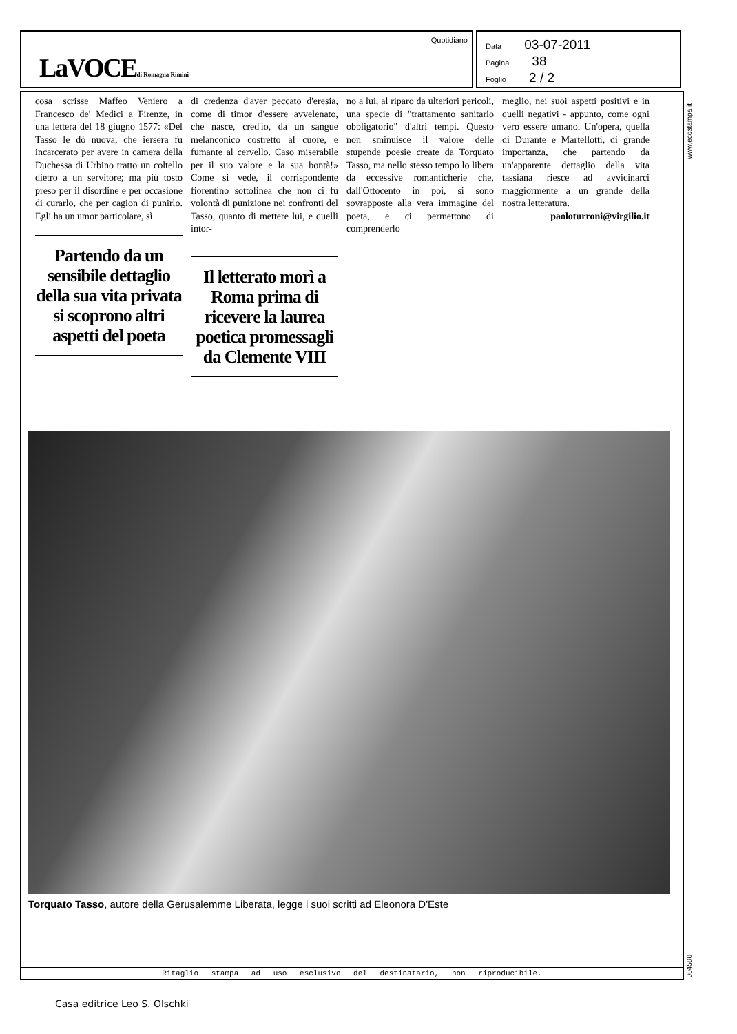LaVOCEdi Romagna Rimini
Quotidiano
Data 03-07-2011
Pagina 38
Foglio 2 / 2
cosa scrisse Maffeo Veniero a Francesco de' Medici a Firenze, in una lettera del 18 giugno 1577: «Del Tasso le dò nuova, che iersera fu incarcerato per avere in camera della Duchessa di Urbino tratto un coltello dietro a un servitore; ma più tosto preso per il disordine e per occasione di curarlo, che per cagion di punirlo. Egli ha un umor particolare, sì
Partendo da un sensibile dettaglio della sua vita privata si scoprono altri aspetti del poeta
di credenza d'aver peccato d'eresia, come di timor d'essere avvelenato, che nasce, cred'io, da un sangue melanconico costretto al cuore, e fumante al cervello. Caso miserabile per il suo valore e la sua bontà!» Come si vede, il corrispondente fiorentino sottolinea che non ci fu volontà di punizione nei confronti del Tasso, quanto di mettere lui, e quelli intor-
Il letterato morì a Roma prima di ricevere la laurea poetica promessagli da Clemente VIII
no a lui, al riparo da ulteriori pericoli, una specie di "trattamento sanitario obbligatorio" d'altri tempi. Questo non sminuisce il valore delle stupende poesie create da Torquato Tasso, ma nello stesso tempo lo libera da eccessive romanticherie che, dall'Ottocento in poi, si sono sovrapposte alla vera immagine del poeta, e ci permettono di comprenderlo
meglio, nei suoi aspetti positivi e in quelli negativi - appunto, come ogni vero essere umano. Un'opera, quella di Durante e Martellotti, di grande importanza, che partendo da un'apparente dettaglio della vita tassiana riesce ad avvicinarci maggiormente a un grande della nostra letteratura.
paoloturroni@virgilio.it
Torquato Tasso, autore della Gerusalemme Liberata, legge i suoi scritti ad Eleonora D'Este
Ritaglio stampa ad uso esclusivo del destinatario, non riproducibile.
www.ecostampa.it
004580
Casa editrice Leo S. Olschki